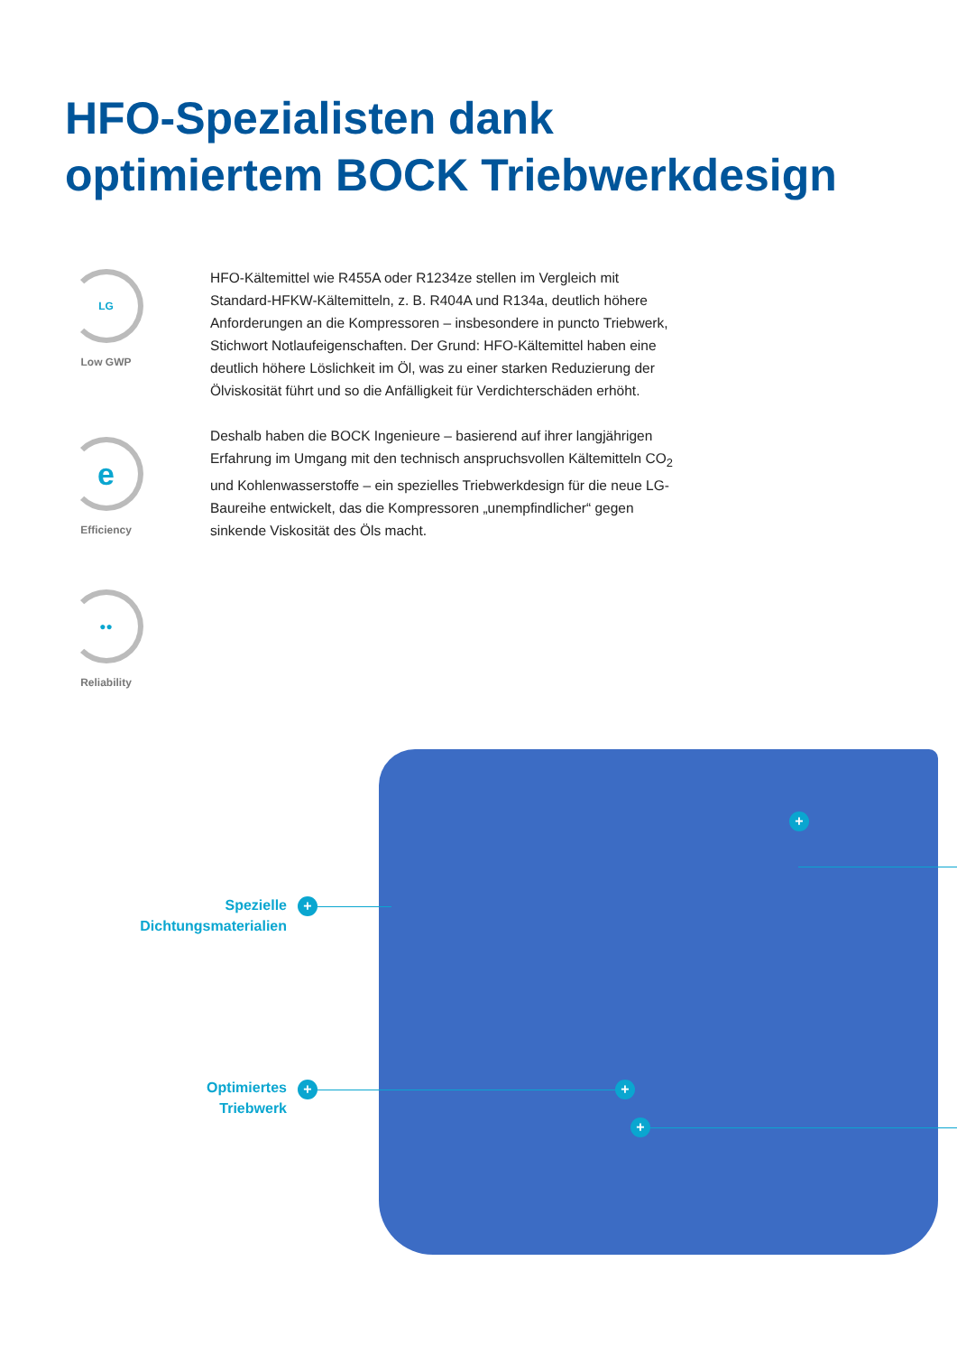HFO-Spezialisten dank
optimiertem BOCK Triebwerkdesign
LG
Low GWP
e
Efficiency
●●
Reliability
HFO-Kältemittel wie R455A oder R1234ze stellen im Vergleich mit Standard-HFKW-Kältemitteln, z. B. R404A und R134a, deutlich höhere Anforderungen an die Kompressoren – insbesondere in puncto Triebwerk, Stichwort Notlaufeigenschaften. Der Grund: HFO-Kältemittel haben eine deutlich höhere Löslichkeit im Öl, was zu einer starken Reduzierung der Ölviskosität führt und so die Anfälligkeit für Verdichterschäden erhöht.
Deshalb haben die BOCK Ingenieure – basierend auf ihrer langjährigen Erfahrung im Umgang mit den technisch anspruchsvollen Kältemitteln CO<sub>2</sub> und Kohlenwasserstoffe – ein spezielles Triebwerkdesign für die neue LG-Baureihe entwickelt, das die Kompressoren „unempfindlicher“ gegen sinkende Viskosität des Öls macht.
Spezielle
Dichtungsmaterialien
+
Optimiertes
Triebwerk
+ +
+
+